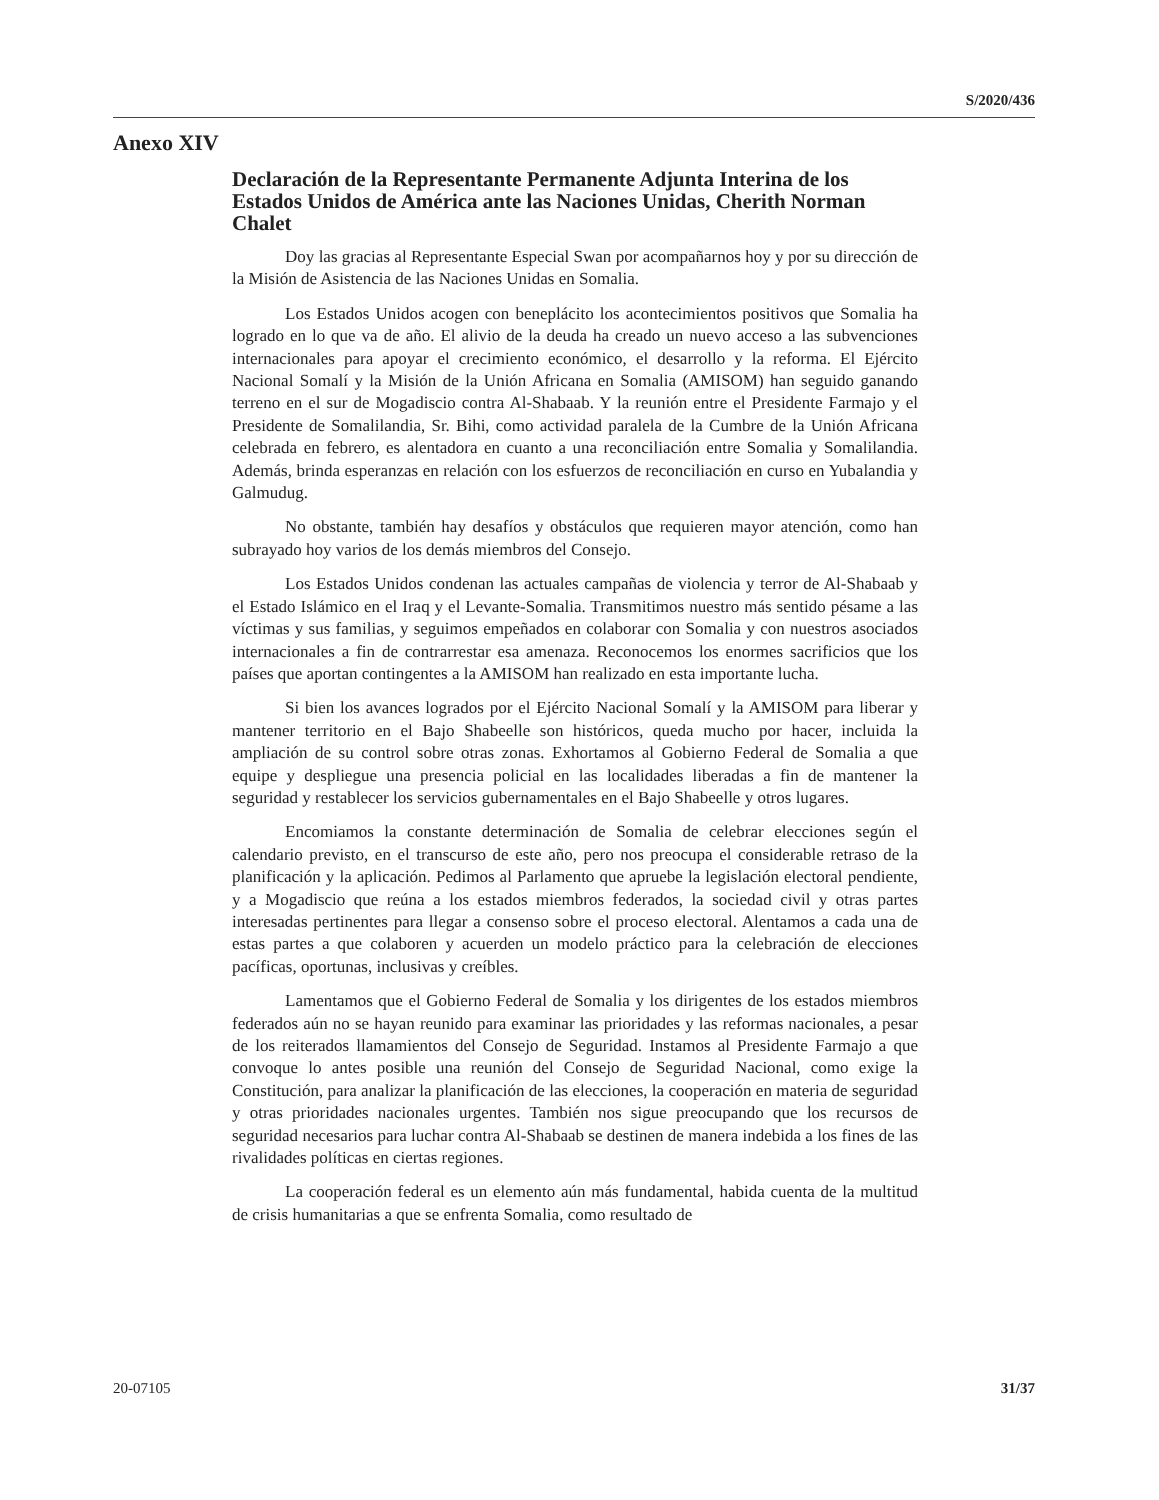S/2020/436
Anexo XIV
Declaración de la Representante Permanente Adjunta Interina de los Estados Unidos de América ante las Naciones Unidas, Cherith Norman Chalet
Doy las gracias al Representante Especial Swan por acompañarnos hoy y por su dirección de la Misión de Asistencia de las Naciones Unidas en Somalia.
Los Estados Unidos acogen con beneplácito los acontecimientos positivos que Somalia ha logrado en lo que va de año. El alivio de la deuda ha creado un nuevo acceso a las subvenciones internacionales para apoyar el crecimiento económico, el desarrollo y la reforma. El Ejército Nacional Somalí y la Misión de la Unión Africana en Somalia (AMISOM) han seguido ganando terreno en el sur de Mogadiscio contra Al-Shabaab. Y la reunión entre el Presidente Farmajo y el Presidente de Somalilandia, Sr. Bihi, como actividad paralela de la Cumbre de la Unión Africana celebrada en febrero, es alentadora en cuanto a una reconciliación entre Somalia y Somalilandia. Además, brinda esperanzas en relación con los esfuerzos de reconciliación en curso en Yubalandia y Galmudug.
No obstante, también hay desafíos y obstáculos que requieren mayor atención, como han subrayado hoy varios de los demás miembros del Consejo.
Los Estados Unidos condenan las actuales campañas de violencia y terror de Al-Shabaab y el Estado Islámico en el Iraq y el Levante-Somalia. Transmitimos nuestro más sentido pésame a las víctimas y sus familias, y seguimos empeñados en colaborar con Somalia y con nuestros asociados internacionales a fin de contrarrestar esa amenaza. Reconocemos los enormes sacrificios que los países que aportan contingentes a la AMISOM han realizado en esta importante lucha.
Si bien los avances logrados por el Ejército Nacional Somalí y la AMISOM para liberar y mantener territorio en el Bajo Shabeelle son históricos, queda mucho por hacer, incluida la ampliación de su control sobre otras zonas. Exhortamos al Gobierno Federal de Somalia a que equipe y despliegue una presencia policial en las localidades liberadas a fin de mantener la seguridad y restablecer los servicios gubernamentales en el Bajo Shabeelle y otros lugares.
Encomiamos la constante determinación de Somalia de celebrar elecciones según el calendario previsto, en el transcurso de este año, pero nos preocupa el considerable retraso de la planificación y la aplicación. Pedimos al Parlamento que apruebe la legislación electoral pendiente, y a Mogadiscio que reúna a los estados miembros federados, la sociedad civil y otras partes interesadas pertinentes para llegar a consenso sobre el proceso electoral. Alentamos a cada una de estas partes a que colaboren y acuerden un modelo práctico para la celebración de elecciones pacíficas, oportunas, inclusivas y creíbles.
Lamentamos que el Gobierno Federal de Somalia y los dirigentes de los estados miembros federados aún no se hayan reunido para examinar las prioridades y las reformas nacionales, a pesar de los reiterados llamamientos del Consejo de Seguridad. Instamos al Presidente Farmajo a que convoque lo antes posible una reunión del Consejo de Seguridad Nacional, como exige la Constitución, para analizar la planificación de las elecciones, la cooperación en materia de seguridad y otras prioridades nacionales urgentes. También nos sigue preocupando que los recursos de seguridad necesarios para luchar contra Al-Shabaab se destinen de manera indebida a los fines de las rivalidades políticas en ciertas regiones.
La cooperación federal es un elemento aún más fundamental, habida cuenta de la multitud de crisis humanitarias a que se enfrenta Somalia, como resultado de
20-07105 31/37